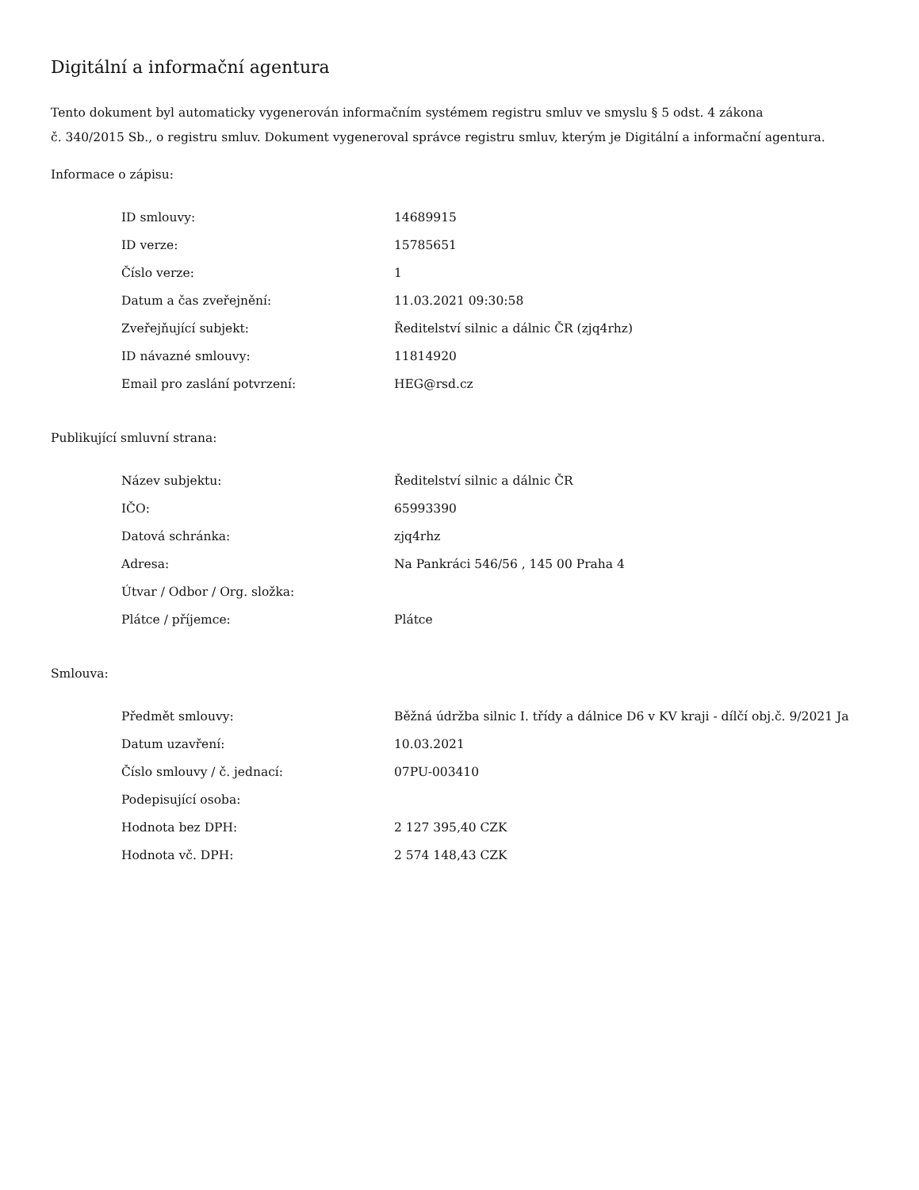Digitální a informační agentura
Tento dokument byl automaticky vygenerován informačním systémem registru smluv ve smyslu § 5 odst. 4 zákona
č. 340/2015 Sb., o registru smluv. Dokument vygeneroval správce registru smluv, kterým je Digitální a informační agentura.
Informace o zápisu:
| ID smlouvy: | 14689915 |
| ID verze: | 15785651 |
| Číslo verze: | 1 |
| Datum a čas zveřejnění: | 11.03.2021 09:30:58 |
| Zveřejňující subjekt: | Ředitelství silnic a dálnic ČR (zjq4rhz) |
| ID návazné smlouvy: | 11814920 |
| Email pro zaslání potvrzení: | HEG@rsd.cz |
Publikující smluvní strana:
| Název subjektu: | Ředitelství silnic a dálnic ČR |
| IČO: | 65993390 |
| Datová schránka: | zjq4rhz |
| Adresa: | Na Pankráci 546/56 , 145 00 Praha 4 |
| Útvar / Odbor / Org. složka: | |
| Plátce / příjemce: | Plátce |
Smlouva:
| Předmět smlouvy: | Běžná údržba silnic I. třídy a dálnice D6 v KV kraji - dílčí obj.č. 9/2021 Ja |
| Datum uzavření: | 10.03.2021 |
| Číslo smlouvy / č. jednací: | 07PU-003410 |
| Podepisující osoba: | |
| Hodnota bez DPH: | 2 127 395,40 CZK |
| Hodnota vč. DPH: | 2 574 148,43 CZK |